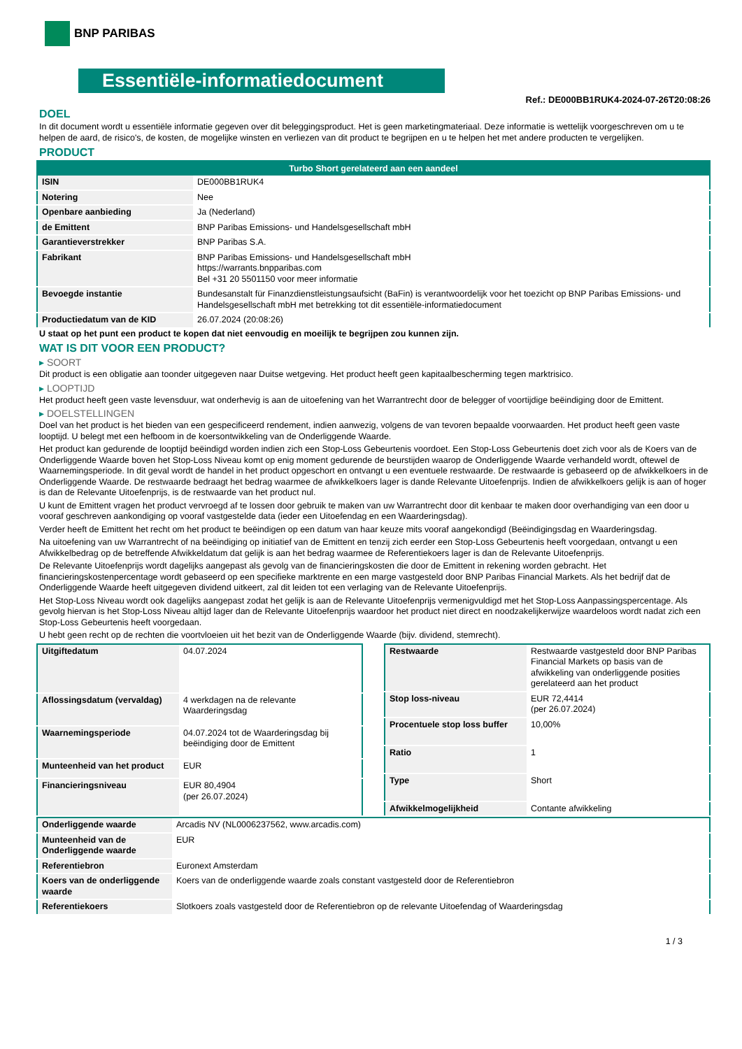BNP PARIBAS
Essentiële-informatiedocument
Ref.: DE000BB1RUK4-2024-07-26T20:08:26
DOEL
In dit document wordt u essentiële informatie gegeven over dit beleggingsproduct. Het is geen marketingmateriaal. Deze informatie is wettelijk voorgeschreven om u te helpen de aard, de risico's, de kosten, de mogelijke winsten en verliezen van dit product te begrijpen en u te helpen het met andere producten te vergelijken.
PRODUCT
| Turbo Short gerelateerd aan een aandeel | |
| --- | --- |
| ISIN | DE000BB1RUK4 |
| Notering | Nee |
| Openbare aanbieding | Ja (Nederland) |
| de Emittent | BNP Paribas Emissions- und Handelsgesellschaft mbH |
| Garantieverstrekker | BNP Paribas S.A. |
| Fabrikant | BNP Paribas Emissions- und Handelsgesellschaft mbH https://warrants.bnpparibas.com Bel +31 20 5501150 voor meer informatie |
| Bevoegde instantie | Bundesanstalt für Finanzdienstleistungsaufsicht (BaFin) is verantwoordelijk voor het toezicht op BNP Paribas Emissions- und Handelsgesellschaft mbH met betrekking tot dit essentiële-informatiedocument |
| Productiedatum van de KID | 26.07.2024 (20:08:26) |
U staat op het punt een product te kopen dat niet eenvoudig en moeilijk te begrijpen zou kunnen zijn.
WAT IS DIT VOOR EEN PRODUCT?
▸ SOORT
Dit product is een obligatie aan toonder uitgegeven naar Duitse wetgeving. Het product heeft geen kapitaalbescherming tegen marktrisico.
▸ LOOPTIJD
Het product heeft geen vaste levensduur, wat onderhevig is aan de uitoefening van het Warrantrecht door de belegger of voortijdige beëindiging door de Emittent.
▸ DOELSTELLINGEN
Doel van het product is het bieden van een gespecificeerd rendement, indien aanwezig, volgens de van tevoren bepaalde voorwaarden. Het product heeft geen vaste looptijd. U belegt met een hefboom in de koersontwikkeling van de Onderliggende Waarde.
Het product kan gedurende de looptijd beëindigd worden indien zich een Stop-Loss Gebeurtenis voordoet. Een Stop-Loss Gebeurtenis doet zich voor als de Koers van de Onderliggende Waarde boven het Stop-Loss Niveau komt op enig moment gedurende de beurstijden waarop de Onderliggende Waarde verhandeld wordt, oftewel de Waarnemingsperiode. In dit geval wordt de handel in het product opgeschort en ontvangt u een eventuele restwaarde. De restwaarde is gebaseerd op de afwikkelkoers in de Onderliggende Waarde. De restwaarde bedraagt het bedrag waarmee de afwikkelkoers lager is dande Relevante Uitoefenprijs. Indien de afwikkelkoers gelijk is aan of hoger is dan de Relevante Uitoefenprijs, is de restwaarde van het product nul.
U kunt de Emittent vragen het product vervroegd af te lossen door gebruik te maken van uw Warrantrecht door dit kenbaar te maken door overhandiging van een door u vooraf geschreven aankondiging op vooraf vastgestelde data (ieder een Uitoefendag en een Waarderingsdag).
Verder heeft de Emittent het recht om het product te beëindigen op een datum van haar keuze mits vooraf aangekondigd (Beëindigingsdag en Waarderingsdag.
Na uitoefening van uw Warrantrecht of na beëindiging op initiatief van de Emittent en tenzij zich eerder een Stop-Loss Gebeurtenis heeft voorgedaan, ontvangt u een Afwikkelbedrag op de betreffende Afwikkeldatum dat gelijk is aan het bedrag waarmee de Referentiekoers lager is dan de Relevante Uitoefenprijs.
De Relevante Uitoefenprijs wordt dagelijks aangepast als gevolg van de financieringskosten die door de Emittent in rekening worden gebracht. Het financieringskostenpercentage wordt gebaseerd op een specifieke marktrente en een marge vastgesteld door BNP Paribas Financial Markets. Als het bedrijf dat de Onderliggende Waarde heeft uitgegeven dividend uitkeert, zal dit leiden tot een verlaging van de Relevante Uitoefenprijs.
Het Stop-Loss Niveau wordt ook dagelijks aangepast zodat het gelijk is aan de Relevante Uitoefenprijs vermenigvuldigd met het Stop-Loss Aanpassingspercentage. Als gevolg hiervan is het Stop-Loss Niveau altijd lager dan de Relevante Uitoefenprijs waardoor het product niet direct en noodzakelijkerwijze waardeloos wordt nadat zich een Stop-Loss Gebeurtenis heeft voorgedaan.
U hebt geen recht op de rechten die voortvloeien uit het bezit van de Onderliggende Waarde (bijv. dividend, stemrecht).
| Uitgiftedatum | 04.07.2024 |
| Aflossingsdatum (vervaldag) | 4 werkdagen na de relevante Waarderingsdag |
| Waarnemingsperiode | 04.07.2024 tot de Waarderingsdag bij beëindiging door de Emittent |
| Munteenheid van het product | EUR |
| Financieringsniveau | EUR 80,4904 (per 26.07.2024) |
| Restwaarde | Restwaarde vastgesteld door BNP Paribas Financial Markets op basis van de afwikkeling van onderliggende posities gerelateerd aan het product |
| Stop loss-niveau | EUR 72,4414 (per 26.07.2024) |
| Procentuele stop loss buffer | 10,00% |
| Ratio | 1 |
| Type | Short |
| Afwikkelmogelijkheid | Contante afwikkeling |
| Onderliggende waarde | Arcadis NV (NL0006237562, www.arcadis.com) |
| Munteenheid van de Onderliggende waarde | EUR |
| Referentiebron | Euronext Amsterdam |
| Koers van de onderliggende waarde | Koers van de onderliggende waarde zoals constant vastgesteld door de Referentiebron |
| Referentiekoers | Slotkoers zoals vastgesteld door de Referentiebron op de relevante Uitoefendag of Waarderingsdag |
1 / 3